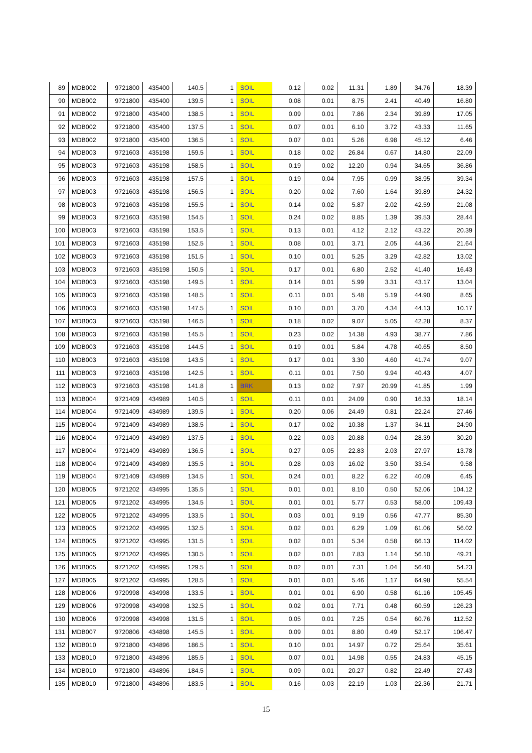| 89 | MDB002 | 9721800 | 435400 | 140.5 | 1 | SOIL | 0.12 | 0.02 | 11.31 | 1.89 | 34.76 | 18.39 |
| 90 | MDB002 | 9721800 | 435400 | 139.5 | 1 | SOIL | 0.08 | 0.01 | 8.75 | 2.41 | 40.49 | 16.80 |
| 91 | MDB002 | 9721800 | 435400 | 138.5 | 1 | SOIL | 0.09 | 0.01 | 7.86 | 2.34 | 39.89 | 17.05 |
| 92 | MDB002 | 9721800 | 435400 | 137.5 | 1 | SOIL | 0.07 | 0.01 | 6.10 | 3.72 | 43.33 | 11.65 |
| 93 | MDB002 | 9721800 | 435400 | 136.5 | 1 | SOIL | 0.07 | 0.01 | 5.26 | 6.98 | 45.12 | 6.46 |
| 94 | MDB003 | 9721603 | 435198 | 159.5 | 1 | SOIL | 0.18 | 0.02 | 26.84 | 0.67 | 14.80 | 22.09 |
| 95 | MDB003 | 9721603 | 435198 | 158.5 | 1 | SOIL | 0.19 | 0.02 | 12.20 | 0.94 | 34.65 | 36.86 |
| 96 | MDB003 | 9721603 | 435198 | 157.5 | 1 | SOIL | 0.19 | 0.04 | 7.95 | 0.99 | 38.95 | 39.34 |
| 97 | MDB003 | 9721603 | 435198 | 156.5 | 1 | SOIL | 0.20 | 0.02 | 7.60 | 1.64 | 39.89 | 24.32 |
| 98 | MDB003 | 9721603 | 435198 | 155.5 | 1 | SOIL | 0.14 | 0.02 | 5.87 | 2.02 | 42.59 | 21.08 |
| 99 | MDB003 | 9721603 | 435198 | 154.5 | 1 | SOIL | 0.24 | 0.02 | 8.85 | 1.39 | 39.53 | 28.44 |
| 100 | MDB003 | 9721603 | 435198 | 153.5 | 1 | SOIL | 0.13 | 0.01 | 4.12 | 2.12 | 43.22 | 20.39 |
| 101 | MDB003 | 9721603 | 435198 | 152.5 | 1 | SOIL | 0.08 | 0.01 | 3.71 | 2.05 | 44.36 | 21.64 |
| 102 | MDB003 | 9721603 | 435198 | 151.5 | 1 | SOIL | 0.10 | 0.01 | 5.25 | 3.29 | 42.82 | 13.02 |
| 103 | MDB003 | 9721603 | 435198 | 150.5 | 1 | SOIL | 0.17 | 0.01 | 6.80 | 2.52 | 41.40 | 16.43 |
| 104 | MDB003 | 9721603 | 435198 | 149.5 | 1 | SOIL | 0.14 | 0.01 | 5.99 | 3.31 | 43.17 | 13.04 |
| 105 | MDB003 | 9721603 | 435198 | 148.5 | 1 | SOIL | 0.11 | 0.01 | 5.48 | 5.19 | 44.90 | 8.65 |
| 106 | MDB003 | 9721603 | 435198 | 147.5 | 1 | SOIL | 0.10 | 0.01 | 3.70 | 4.34 | 44.13 | 10.17 |
| 107 | MDB003 | 9721603 | 435198 | 146.5 | 1 | SOIL | 0.18 | 0.02 | 9.07 | 5.05 | 42.28 | 8.37 |
| 108 | MDB003 | 9721603 | 435198 | 145.5 | 1 | SOIL | 0.23 | 0.02 | 14.38 | 4.93 | 38.77 | 7.86 |
| 109 | MDB003 | 9721603 | 435198 | 144.5 | 1 | SOIL | 0.19 | 0.01 | 5.84 | 4.78 | 40.65 | 8.50 |
| 110 | MDB003 | 9721603 | 435198 | 143.5 | 1 | SOIL | 0.17 | 0.01 | 3.30 | 4.60 | 41.74 | 9.07 |
| 111 | MDB003 | 9721603 | 435198 | 142.5 | 1 | SOIL | 0.11 | 0.01 | 7.50 | 9.94 | 40.43 | 4.07 |
| 112 | MDB003 | 9721603 | 435198 | 141.8 | 1 | BRK | 0.13 | 0.02 | 7.97 | 20.99 | 41.85 | 1.99 |
| 113 | MDB004 | 9721409 | 434989 | 140.5 | 1 | SOIL | 0.11 | 0.01 | 24.09 | 0.90 | 16.33 | 18.14 |
| 114 | MDB004 | 9721409 | 434989 | 139.5 | 1 | SOIL | 0.20 | 0.06 | 24.49 | 0.81 | 22.24 | 27.46 |
| 115 | MDB004 | 9721409 | 434989 | 138.5 | 1 | SOIL | 0.17 | 0.02 | 10.38 | 1.37 | 34.11 | 24.90 |
| 116 | MDB004 | 9721409 | 434989 | 137.5 | 1 | SOIL | 0.22 | 0.03 | 20.88 | 0.94 | 28.39 | 30.20 |
| 117 | MDB004 | 9721409 | 434989 | 136.5 | 1 | SOIL | 0.27 | 0.05 | 22.83 | 2.03 | 27.97 | 13.78 |
| 118 | MDB004 | 9721409 | 434989 | 135.5 | 1 | SOIL | 0.28 | 0.03 | 16.02 | 3.50 | 33.54 | 9.58 |
| 119 | MDB004 | 9721409 | 434989 | 134.5 | 1 | SOIL | 0.24 | 0.01 | 8.22 | 6.22 | 40.09 | 6.45 |
| 120 | MDB005 | 9721202 | 434995 | 135.5 | 1 | SOIL | 0.01 | 0.01 | 8.10 | 0.50 | 52.06 | 104.12 |
| 121 | MDB005 | 9721202 | 434995 | 134.5 | 1 | SOIL | 0.01 | 0.01 | 5.77 | 0.53 | 58.00 | 109.43 |
| 122 | MDB005 | 9721202 | 434995 | 133.5 | 1 | SOIL | 0.03 | 0.01 | 9.19 | 0.56 | 47.77 | 85.30 |
| 123 | MDB005 | 9721202 | 434995 | 132.5 | 1 | SOIL | 0.02 | 0.01 | 6.29 | 1.09 | 61.06 | 56.02 |
| 124 | MDB005 | 9721202 | 434995 | 131.5 | 1 | SOIL | 0.02 | 0.01 | 5.34 | 0.58 | 66.13 | 114.02 |
| 125 | MDB005 | 9721202 | 434995 | 130.5 | 1 | SOIL | 0.02 | 0.01 | 7.83 | 1.14 | 56.10 | 49.21 |
| 126 | MDB005 | 9721202 | 434995 | 129.5 | 1 | SOIL | 0.02 | 0.01 | 7.31 | 1.04 | 56.40 | 54.23 |
| 127 | MDB005 | 9721202 | 434995 | 128.5 | 1 | SOIL | 0.01 | 0.01 | 5.46 | 1.17 | 64.98 | 55.54 |
| 128 | MDB006 | 9720998 | 434998 | 133.5 | 1 | SOIL | 0.01 | 0.01 | 6.90 | 0.58 | 61.16 | 105.45 |
| 129 | MDB006 | 9720998 | 434998 | 132.5 | 1 | SOIL | 0.02 | 0.01 | 7.71 | 0.48 | 60.59 | 126.23 |
| 130 | MDB006 | 9720998 | 434998 | 131.5 | 1 | SOIL | 0.05 | 0.01 | 7.25 | 0.54 | 60.76 | 112.52 |
| 131 | MDB007 | 9720806 | 434898 | 145.5 | 1 | SOIL | 0.09 | 0.01 | 8.80 | 0.49 | 52.17 | 106.47 |
| 132 | MDB010 | 9721800 | 434896 | 186.5 | 1 | SOIL | 0.10 | 0.01 | 14.97 | 0.72 | 25.64 | 35.61 |
| 133 | MDB010 | 9721800 | 434896 | 185.5 | 1 | SOIL | 0.07 | 0.01 | 14.98 | 0.55 | 24.83 | 45.15 |
| 134 | MDB010 | 9721800 | 434896 | 184.5 | 1 | SOIL | 0.09 | 0.01 | 20.27 | 0.82 | 22.49 | 27.43 |
| 135 | MDB010 | 9721800 | 434896 | 183.5 | 1 | SOIL | 0.16 | 0.03 | 22.19 | 1.03 | 22.36 | 21.71 |
15